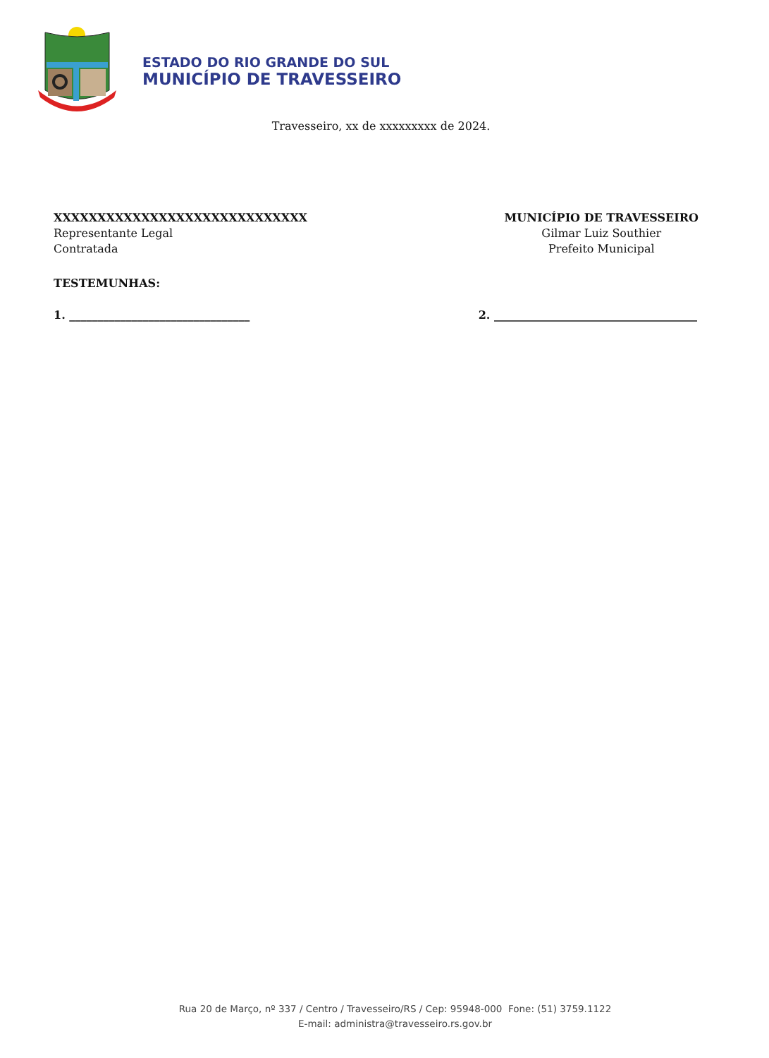ESTADO DO RIO GRANDE DO SUL
MUNICÍPIO DE TRAVESSEIRO
Travesseiro, xx de xxxxxxxxx de 2024.
XXXXXXXXXXXXXXXXXXXXXXXXXXXXX
Representante Legal
Contratada
MUNICÍPIO DE TRAVESSEIRO
Gilmar Luiz Southier
Prefeito Municipal
TESTEMUNHAS:
1. ________________________________
2. ____________________________________
Rua 20 de Março, nº 337 / Centro / Travesseiro/RS / Cep: 95948-000 Fone: (51) 3759.1122
E-mail: administra@travesseiro.rs.gov.br